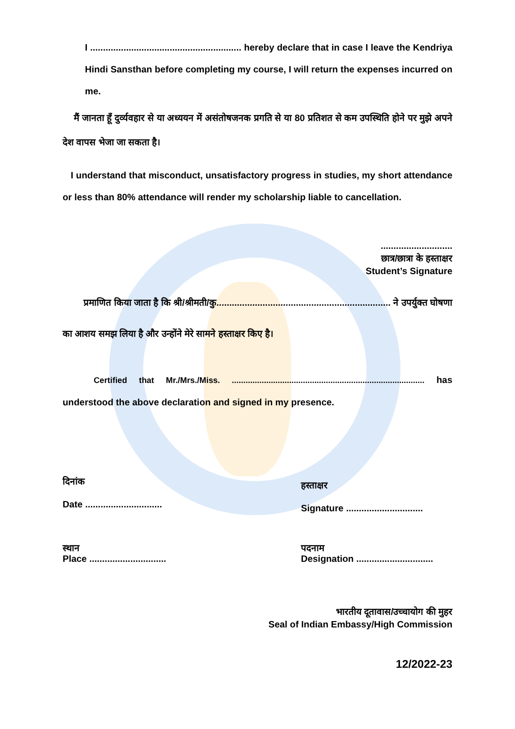I ........................................................... hereby declare that in case I leave the Kendriya Hindi Sansthan before completing my course, I will return the expenses incurred on me.
मैं जानता हूँ दुर्व्यवहार से या अध्ययन में असंतोषजनक प्रगति से या 80 प्रतिशत से कम उपस्थिति होने पर मुझे अपने देश वापस भेजा जा सकता है।
I understand that misconduct, unsatisfactory progress in studies, my short attendance or less than 80% attendance will render my scholarship liable to cancellation.
............................
छात्र/छात्रा के हस्ताक्षर
Student’s Signature
प्रमाणित किया जाता है कि श्री/श्रीमती/कु.................................................................... ने उपर्युक्त घोषणा का आशय समझ लिया है और उन्होंने मेरे सामने हस्ताक्षर किए है।
Certified that Mr./Mrs./Miss. .................................................................................... has understood the above declaration and signed in my presence.
दिनांक
Date ..............................
हस्ताक्षर
Signature ..............................
स्थान
Place ..............................
पदनाम
Designation ..............................
भारतीय दूतावास/उच्चायोग की मुहर
Seal of Indian Embassy/High Commission
12/2022-23